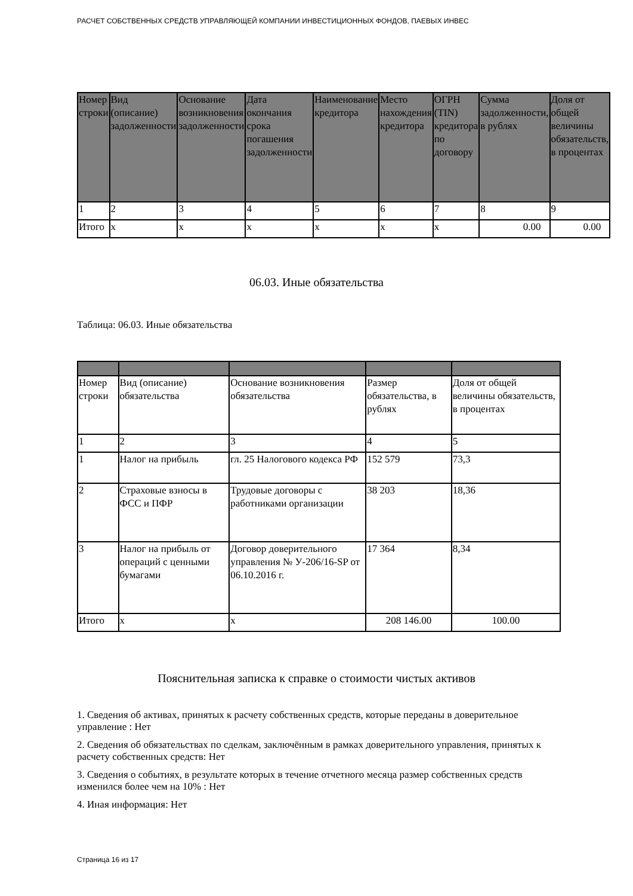РАСЧЕТ СОБСТВЕННЫХ СРЕДСТВ УПРАВЛЯЮЩЕЙ КОМПАНИИ ИНВЕСТИЦИОННЫХ ФОНДОВ, ПАЕВЫХ ИНВЕС
| Номер строки | Вид (описание) задолженности | Основание возникновения задолженности | Дата окончания срока погашения задолженности | Наименование кредитора | Место нахождения кредитора | ОГРН (TIN) кредитора по договору | Сумма задолженности, в рублях | Доля от общей величины обязательств, в процентах |
| 1 | 2 | 3 | 4 | 5 | 6 | 7 | 8 | 9 |
| Итого | x | x | x | x | x | x | 0.00 | 0.00 |
06.03. Иные обязательства
Таблица: 06.03. Иные обязательства
| Номер строки | Вид (описание) обязательства | Основание возникновения обязательства | Размер обязательства, в рублях | Доля от общей величины обязательств, в процентах |
| 1 | 2 | 3 | 4 | 5 |
| 1 | Налог на прибыль | гл. 25 Налогового кодекса РФ | 152 579 | 73,3 |
| 2 | Страховые взносы в ФСС и ПФР | Трудовые договоры с работниками организации | 38 203 | 18,36 |
| 3 | Налог на прибыль от операций с ценными бумагами | Договор доверительного управления № У-206/16-SP от 06.10.2016 г. | 17 364 | 8,34 |
| Итого | x | x | 208 146.00 | 100.00 |
Пояснительная записка к справке о стоимости чистых активов
1. Сведения об активах, принятых к расчету собственных средств, которые переданы в доверительное управление : Нет
2. Сведения об обязательствах по сделкам, заключённым в рамках доверительного управления, принятых к расчету собственных средств: Нет
3. Сведения о событиях, в результате которых в течение отчетного месяца размер собственных средств изменился более чем на 10% : Нет
4. Иная информация: Нет
Страница 16 из 17